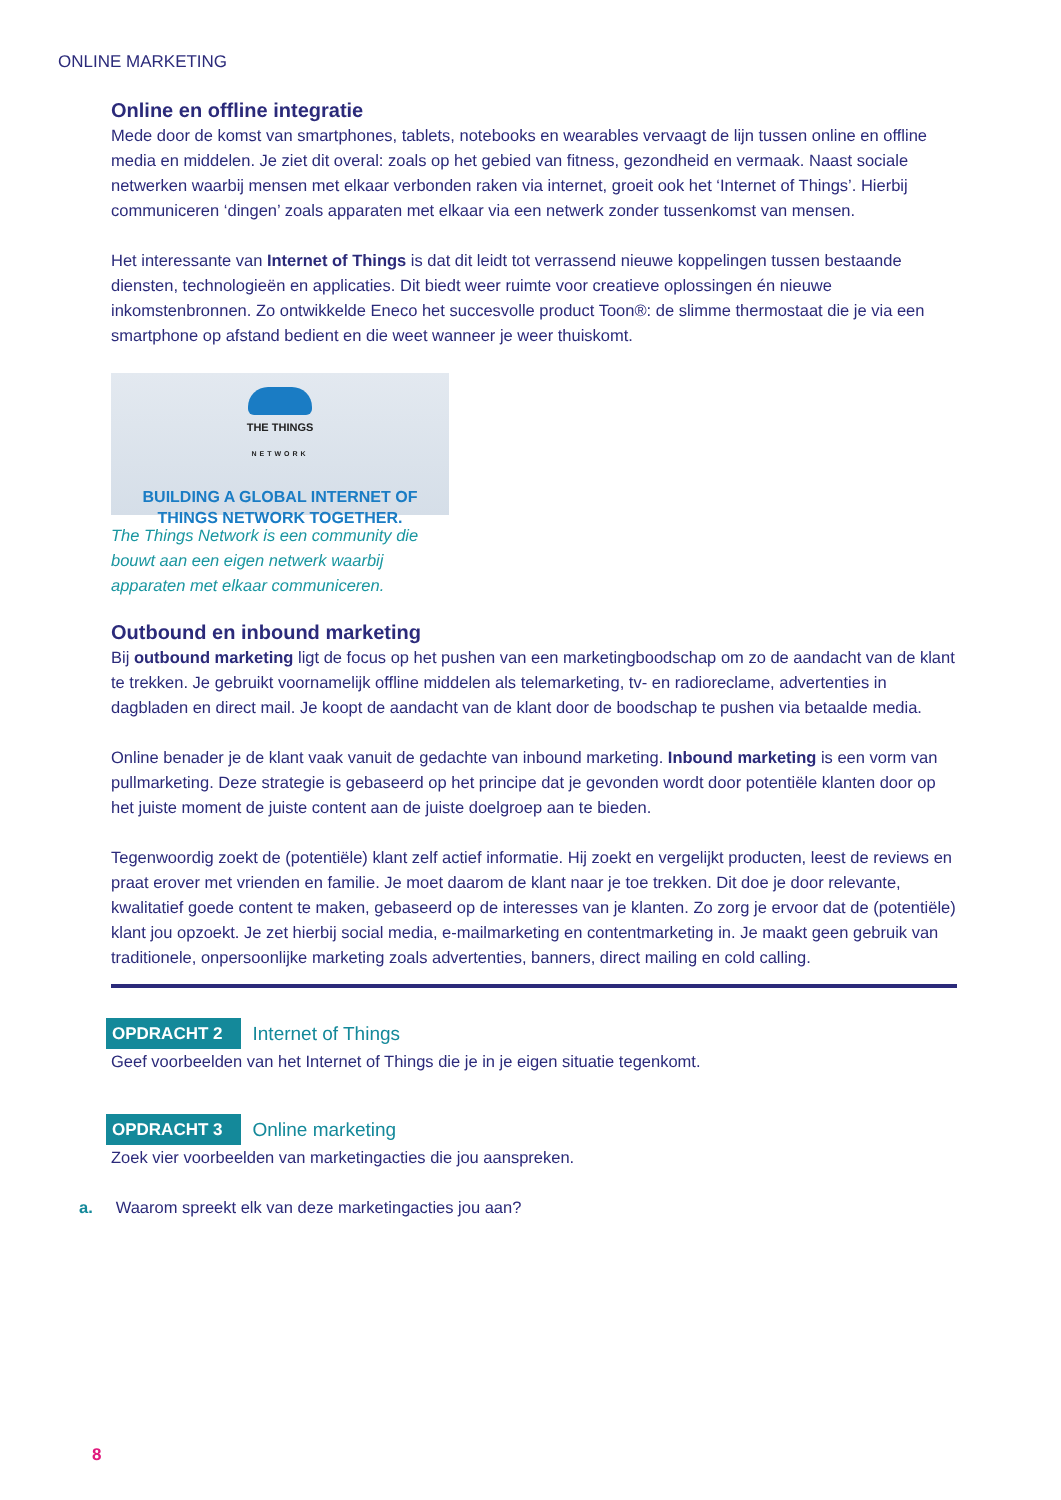ONLINE MARKETING
Online en offline integratie
Mede door de komst van smartphones, tablets, notebooks en wearables vervaagt de lijn tussen online en offline media en middelen. Je ziet dit overal: zoals op het gebied van fitness, gezondheid en vermaak. Naast sociale netwerken waarbij mensen met elkaar verbonden raken via internet, groeit ook het ‘Internet of Things’. Hierbij communiceren ‘dingen’ zoals apparaten met elkaar via een netwerk zonder tussenkomst van mensen.
Het interessante van Internet of Things is dat dit leidt tot verrassend nieuwe koppelingen tussen bestaande diensten, technologieën en applicaties. Dit biedt weer ruimte voor creatieve oplossingen én nieuwe inkomstenbronnen. Zo ontwikkelde Eneco het succesvolle product Toon®: de slimme thermostaat die je via een smartphone op afstand bedient en die weet wanneer je weer thuiskomt.
THE THINGS
NETWORK
BUILDING A GLOBAL INTERNET OF
THINGS NETWORK TOGETHER.
The Things Network is een community die bouwt aan een eigen netwerk waarbij apparaten met elkaar communiceren.
Outbound en inbound marketing
Bij outbound marketing ligt de focus op het pushen van een marketingboodschap om zo de aandacht van de klant te trekken. Je gebruikt voornamelijk offline middelen als telemarketing, tv- en radioreclame, advertenties in dagbladen en direct mail. Je koopt de aandacht van de klant door de boodschap te pushen via betaalde media.
Online benader je de klant vaak vanuit de gedachte van inbound marketing. Inbound marketing is een vorm van pullmarketing. Deze strategie is gebaseerd op het principe dat je gevonden wordt door potentiële klanten door op het juiste moment de juiste content aan de juiste doelgroep aan te bieden.
Tegenwoordig zoekt de (potentiële) klant zelf actief informatie. Hij zoekt en vergelijkt producten, leest de reviews en praat erover met vrienden en familie. Je moet daarom de klant naar je toe trekken. Dit doe je door relevante, kwalitatief goede content te maken, gebaseerd op de interesses van je klanten. Zo zorg je ervoor dat de (potentiële) klant jou opzoekt. Je zet hierbij social media, e-mailmarketing en contentmarketing in. Je maakt geen gebruik van traditionele, onpersoonlijke marketing zoals advertenties, banners, direct mailing en cold calling.
OPDRACHT 2 Internet of Things
Geef voorbeelden van het Internet of Things die je in je eigen situatie tegenkomt.
OPDRACHT 3 Online marketing
Zoek vier voorbeelden van marketingacties die jou aanspreken.
a. Waarom spreekt elk van deze marketingacties jou aan?
8